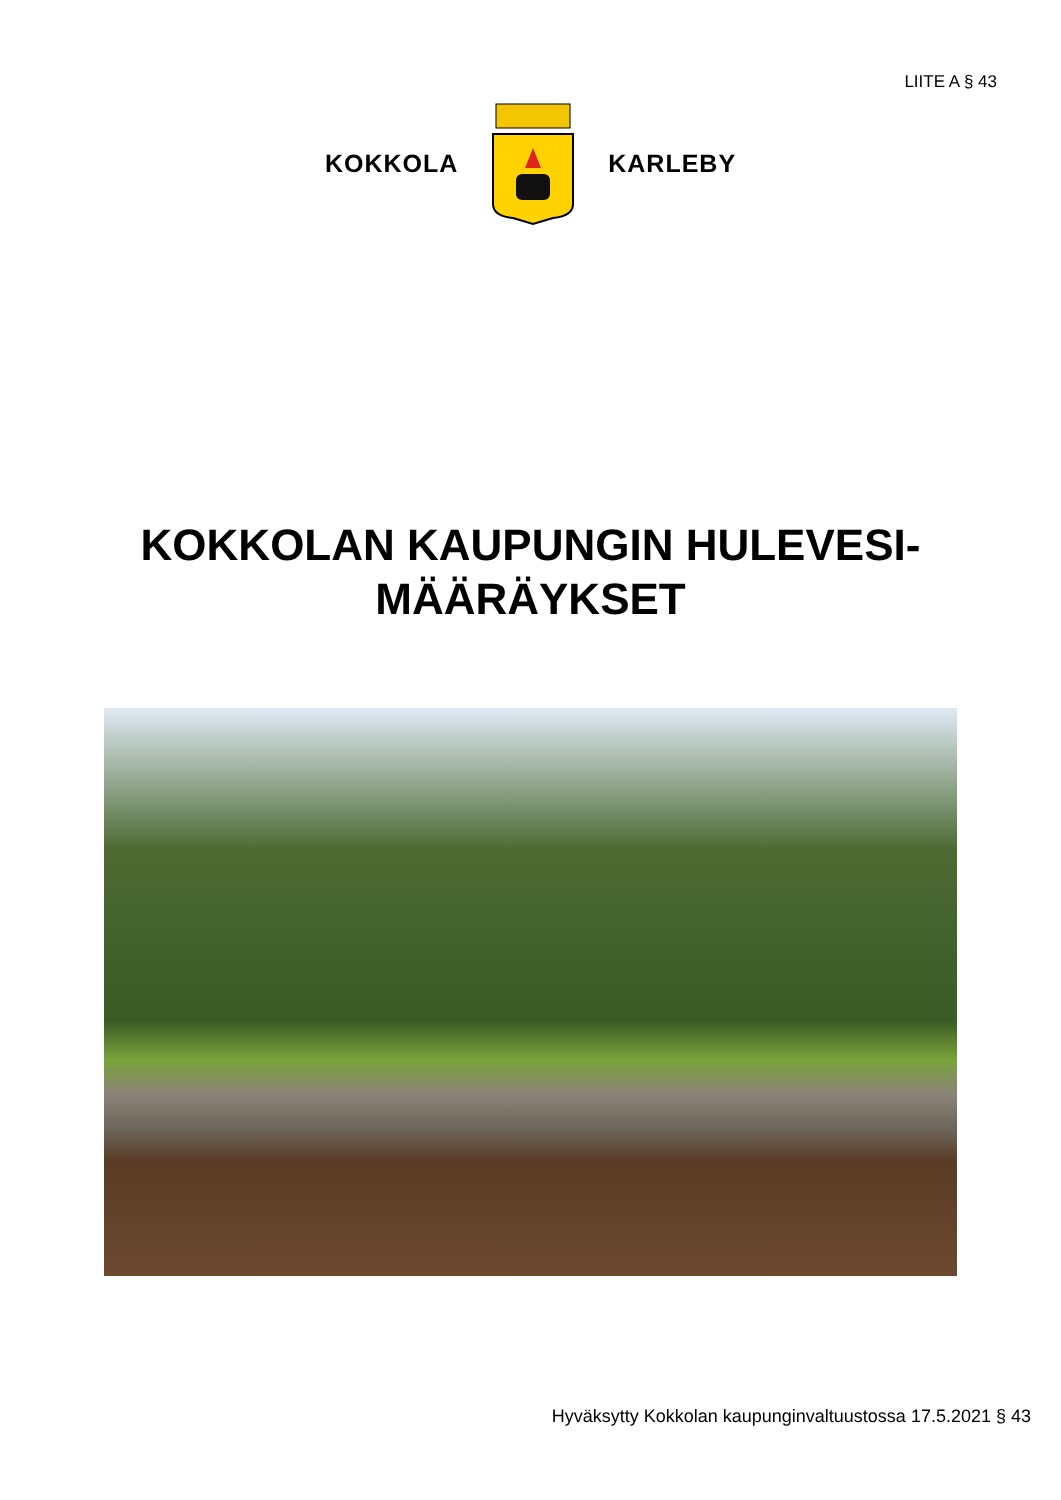LIITE A § 43
KOKKOLA KARLEBY
KOKKOLAN KAUPUNGIN HULEVESI-
MÄÄRÄYKSET
Hyväksytty Kokkolan kaupunginvaltuustossa 17.5.2021 § 43